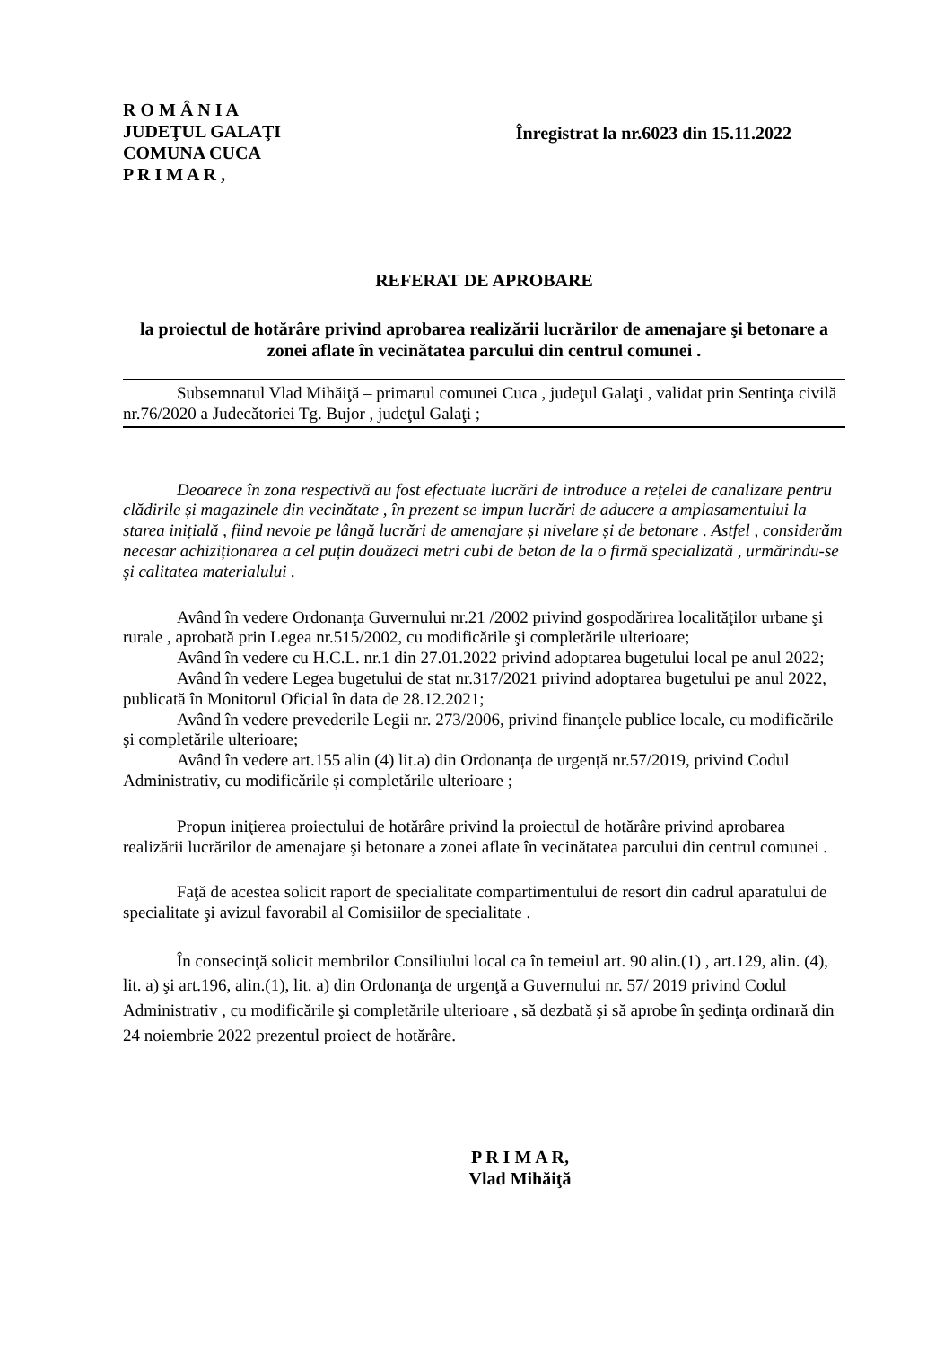R O M Â N I A
JUDEŢUL GALAŢI
COMUNA CUCA
P R I M A R ,
Înregistrat la nr.6023 din 15.11.2022
REFERAT DE APROBARE
la proiectul de hotărâre privind aprobarea realizării lucrărilor de amenajare şi betonare a zonei aflate în vecinătatea parcului din centrul comunei .
Subsemnatul Vlad Mihăiţă – primarul comunei Cuca , judeţul Galaţi , validat prin Sentinţa civilă nr.76/2020 a Judecătoriei Tg. Bujor , judeţul Galaţi ;
Deoarece în zona respectivă au fost efectuate lucrări de introduce a rețelei de canalizare pentru clădirile și magazinele din vecinătate , în prezent se impun lucrări de aducere a amplasamentului la starea inițială , fiind nevoie pe lângă lucrări de amenajare și nivelare și de betonare . Astfel , considerăm necesar achiziționarea a cel puțin douăzeci metri cubi de beton de la o firmă specializată , urmărindu-se și calitatea materialului .
Având în vedere Ordonanţa Guvernului nr.21 /2002 privind gospodărirea localităţilor urbane şi rurale , aprobată prin Legea nr.515/2002, cu modificările şi completările ulterioare;
Având în vedere cu H.C.L. nr.1 din 27.01.2022 privind adoptarea bugetului local pe anul 2022;
Având în vedere Legea bugetului de stat nr.317/2021 privind adoptarea bugetului pe anul 2022, publicată în Monitorul Oficial în data de 28.12.2021;
Având în vedere prevederile Legii nr. 273/2006, privind finanţele publice locale, cu modificările şi completările ulterioare;
Având în vedere art.155 alin (4) lit.a) din Ordonanța de urgență nr.57/2019, privind Codul Administrativ, cu modificările și completările ulterioare ;
Propun iniţierea proiectului de hotărâre privind la proiectul de hotărâre privind aprobarea realizării lucrărilor de amenajare şi betonare a zonei aflate în vecinătatea parcului din centrul comunei .
Faţă de acestea solicit raport de specialitate compartimentului de resort din cadrul aparatului de specialitate şi avizul favorabil al Comisiilor de specialitate .
În consecinţă solicit membrilor Consiliului local ca în temeiul art. 90 alin.(1) , art.129, alin. (4), lit. a) şi art.196, alin.(1), lit. a) din Ordonanţa de urgenţă a Guvernului nr. 57/ 2019 privind Codul Administrativ , cu modificările şi completările ulterioare , să dezbată şi să aprobe în şedinţa ordinară din 24 noiembrie 2022 prezentul proiect de hotărâre.
P R I M A R,
Vlad Mihăiţă